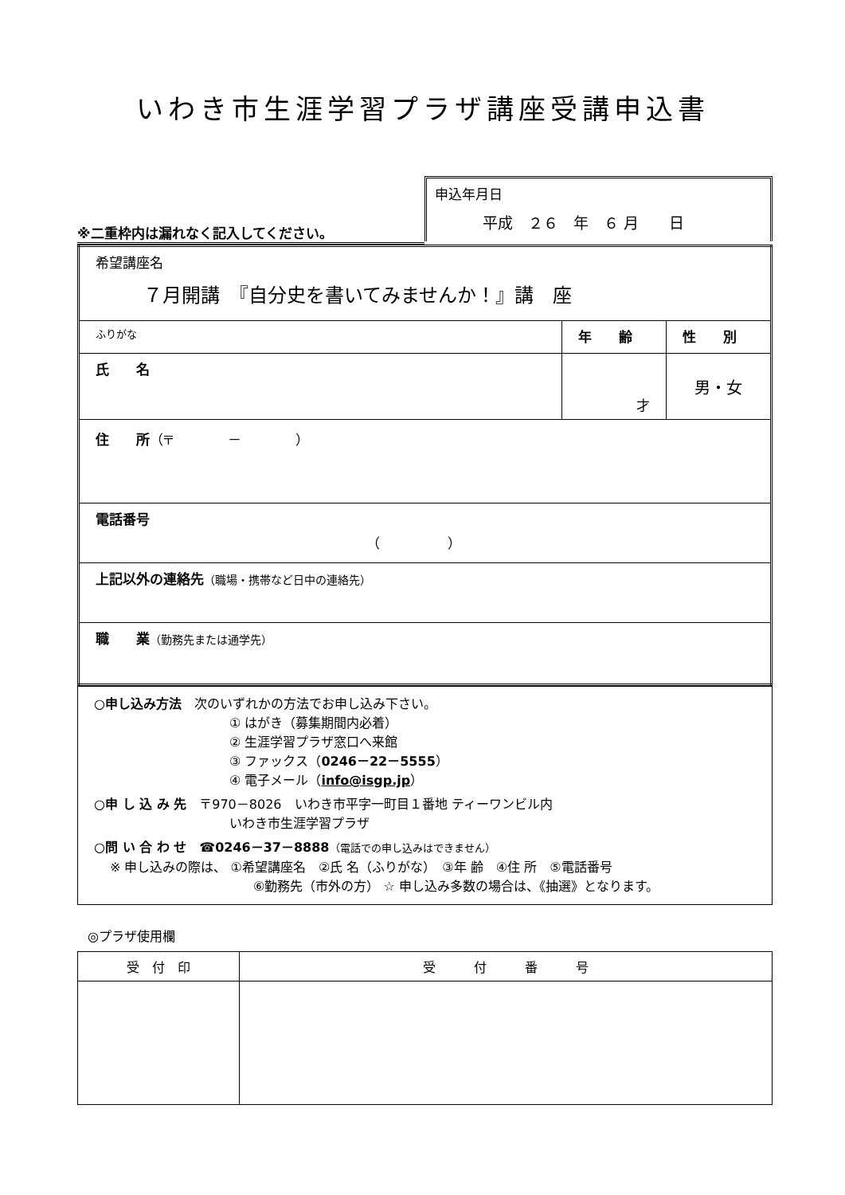いわき市生涯学習プラザ講座受講申込書
※二重枠内は漏れなく記入してください。
申込年月日
平成　２６　年　６ 月　　日
| 希望講座名 ７月開講 『自分史を書いてみませんか！』講 座 | | |
| ふりがな | 年 齢 | 性 別 |
| 氏 名 | 才 | 男・女 |
| 住 所 （〒 － ） | | |
| 電話番号 （ ） | | |
| 上記以外の連絡先 （職場・携帯など日中の連絡先） | | |
| 職 業 （勤務先または通学先） | | |
○申し込み方法　次のいずれかの方法でお申し込み下さい。
① はがき（募集期間内必着）
② 生涯学習プラザ窓口へ来館
③ ファックス（0246－22－5555）
④ 電子メール（info@isgp.jp）
○申 し 込 み 先　〒970－8026　いわき市平字一町目１番地 ティーワンビル内
いわき市生涯学習プラザ
○問 い 合 わ せ　☎0246－37－8888（電話での申し込みはできません）
※ 申し込みの際は、 ①希望講座名　②氏 名（ふりがな）　③年 齢　④住 所　⑤電話番号
⑥勤務先（市外の方） ☆ 申し込み多数の場合は、《抽選》となります。
◎プラザ使用欄
| 受 付 印 | 受 付 番 号 |
| --- | --- |